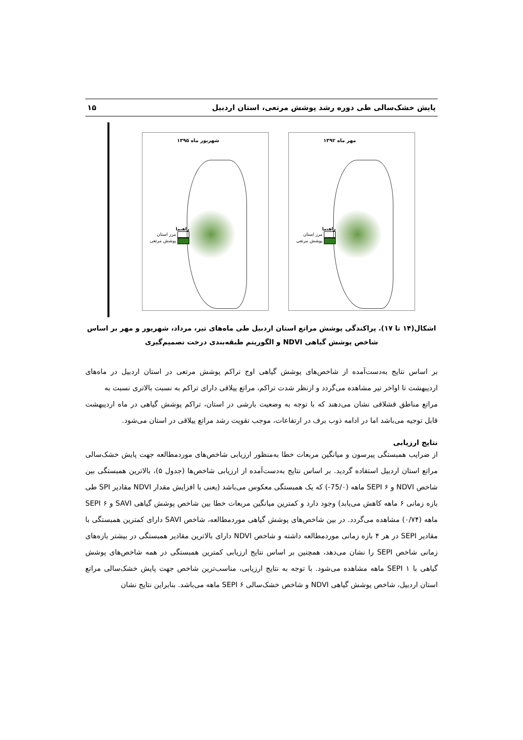پایش خشک‌سالی طی دوره رشد پوشش مرتعی، استان اردبیل ۱۵
شهریور ماه ۱۳۹۵
راهنما
مرز استان
پوشش مرتعی
مهر ماه ۱۳۹۲
راهنما
مرز استان
پوشش مرتعی
اشکال(۱۴ تا ۱۷). پراکندگی پوشش مراتع استان اردبیل طی ماه‌های تیر، مرداد، شهریور و مهر بر اساس شاخص پوشش گیاهی NDVI و الگوریتم طبقه‌بندی درخت تصمیم‌گیری
بر اساس نتایج به‌دست‌آمده از شاخص‌های پوشش گیاهی اوج تراکم پوشش مرتعی در استان اردبیل در ماه‌های اردیبهشت تا اواخر تیر مشاهده می‌گردد و ازنظر شدت تراکم، مراتع ییلاقی دارای تراکم به نسبت بالاتری نسبت به
مراتع مناطق قشلاقی نشان می‌دهند که با توجه به وضعیت بارشی در استان، تراکم پوشش گیاهی در ماه اردیبهشت قابل توجیه می‌باشد اما در ادامه ذوب برف در ارتفاعات، موجب تقویت رشد مراتع ییلاقی در استان می‌شود.
نتایج ارزیابی
از ضرایب همبستگی پیرسون و میانگین مربعات خطا به‌منظور ارزیابی شاخص‌های موردمطالعه جهت پایش خشک‌سالی مراتع استان اردبیل استفاده گردید. بر اساس نتایج به‌دست‌آمده از ارزیابی شاخص‌ها (جدول ۵)، بالاترین همبستگی بین شاخص NDVI و SEPI ۶ ماهه (75/۰-) که یک همبستگی معکوس می‌باشد (یعنی با افزایش مقدار NDVI مقادیر SPI طی بازه زمانی ۶ ماهه کاهش می‌یابد) وجود دارد و کمترین میانگین مربعات خطا بین شاخص پوشش گیاهی SAVI و SEPI ۶ ماهه (۰/۷۴) مشاهده می‌گردد. در بین شاخص‌های پوشش گیاهی موردمطالعه، شاخص SAVI دارای کمترین همبستگی با مقادیر SEPI در هر ۴ بازه زمانی موردمطالعه داشته و شاخص NDVI دارای بالاترین مقادیر همبستگی در بیشتر بازه‌های زمانی شاخص SEPI را نشان می‌دهد، همچنین بر اساس نتایج ارزیابی کمترین همبستگی در همه شاخص‌های پوشش گیاهی با SEPI ۱ ماهه مشاهده می‌شود. با توجه به نتایج ارزیابی، مناسب‌ترین شاخص جهت پایش خشک‌سالی مراتع استان اردبیل، شاخص پوشش گیاهی NDVI و شاخص خشک‌سالی SEPI ۶ ماهه می‌باشد. بنابراین نتایج نشان